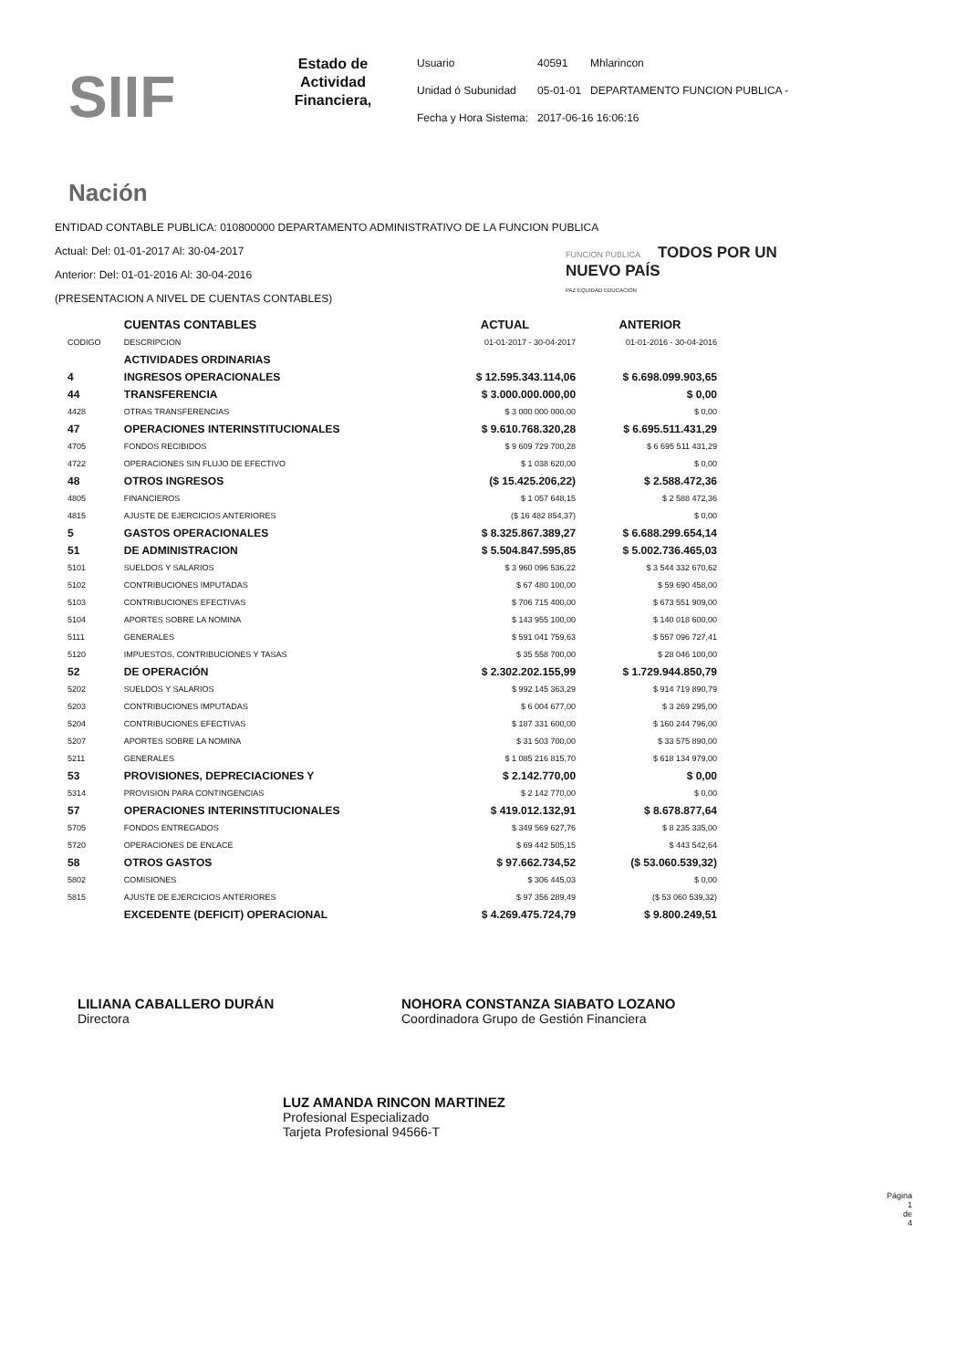SIIF Nación
Estado de Actividad Financiera,
| Usuario | 40591 | Mhlarincon |
| Unidad ó Subunidad | 05-01-01 | DEPARTAMENTO FUNCION PUBLICA - |
| Fecha y Hora Sistema: | 2017-06-16 16:06:16 | |
ENTIDAD CONTABLE PUBLICA: 010800000 DEPARTAMENTO ADMINISTRATIVO DE LA FUNCION PUBLICA
Actual: Del: 01-01-2017 Al: 30-04-2017
Anterior: Del: 01-01-2016 Al: 30-04-2016
(PRESENTACION A NIVEL DE CUENTAS CONTABLES)
FUNCION PUBLICA TODOS POR UN
NUEVO PAÍS
PAZ EQUIDAD EDUCACION
| | CUENTAS CONTABLES | ACTUAL | ANTERIOR |
| --- | --- | --- | --- |
| CODIGO | DESCRIPCION | 01-01-2017 - 30-04-2017 | 01-01-2016 - 30-04-2016 |
| | ACTIVIDADES ORDINARIAS | | |
| 4 | INGRESOS OPERACIONALES | $ 12.595.343.114,06 | $ 6.698.099.903,65 |
| 44 | TRANSFERENCIA | $ 3.000.000.000,00 | $ 0,00 |
| 4428 | OTRAS TRANSFERENCIAS | $ 3 000 000 000,00 | $ 0,00 |
| 47 | OPERACIONES INTERINSTITUCIONALES | $ 9.610.768.320,28 | $ 6.695.511.431,29 |
| 4705 | FONDOS RECIBIDOS | $ 9 609 729 700,28 | $ 6 695 511 431,29 |
| 4722 | OPERACIONES SIN FLUJO DE EFECTIVO | $ 1 038 620,00 | $ 0,00 |
| 48 | OTROS INGRESOS | ($ 15.425.206,22) | $ 2.588.472,36 |
| 4805 | FINANCIEROS | $ 1 057 648,15 | $ 2 588 472,36 |
| 4815 | AJUSTE DE EJERCICIOS ANTERIORES | ($ 16 482 854,37) | $ 0,00 |
| 5 | GASTOS OPERACIONALES | $ 8.325.867.389,27 | $ 6.688.299.654,14 |
| 51 | DE ADMINISTRACION | $ 5.504.847.595,85 | $ 5.002.736.465,03 |
| 5101 | SUELDOS Y SALARIOS | $ 3 960 096 536,22 | $ 3 544 332 670,62 |
| 5102 | CONTRIBUCIONES IMPUTADAS | $ 67 480 100,00 | $ 59 690 458,00 |
| 5103 | CONTRIBUCIONES EFECTIVAS | $ 706 715 400,00 | $ 673 551 909,00 |
| 5104 | APORTES SOBRE LA NOMINA | $ 143 955 100,00 | $ 140 018 600,00 |
| 5111 | GENERALES | $ 591 041 759,63 | $ 557 096 727,41 |
| 5120 | IMPUESTOS, CONTRIBUCIONES Y TASAS | $ 35 558 700,00 | $ 28 046 100,00 |
| 52 | DE OPERACIÓN | $ 2.302.202.155,99 | $ 1.729.944.850,79 |
| 5202 | SUELDOS Y SALARIOS | $ 992 145 363,29 | $ 914 719 890,79 |
| 5203 | CONTRIBUCIONES IMPUTADAS | $ 6 004 677,00 | $ 3 269 295,00 |
| 5204 | CONTRIBUCIONES EFECTIVAS | $ 187 331 600,00 | $ 160 244 796,00 |
| 5207 | APORTES SOBRE LA NOMINA | $ 31 503 700,00 | $ 33 575 890,00 |
| 5211 | GENERALES | $ 1 085 216 815,70 | $ 618 134 979,00 |
| 53 | PROVISIONES, DEPRECIACIONES Y | $ 2.142.770,00 | $ 0,00 |
| 5314 | PROVISION PARA CONTINGENCIAS | $ 2 142 770,00 | $ 0,00 |
| 57 | OPERACIONES INTERINSTITUCIONALES | $ 419.012.132,91 | $ 8.678.877,64 |
| 5705 | FONDOS ENTREGADOS | $ 349 569 627,76 | $ 8 235 335,00 |
| 5720 | OPERACIONES DE ENLACE | $ 69 442 505,15 | $ 443 542,64 |
| 58 | OTROS GASTOS | $ 97.662.734,52 | ($ 53.060.539,32) |
| 5802 | COMISIONES | $ 306 445,03 | $ 0,00 |
| 5815 | AJUSTE DE EJERCICIOS ANTERIORES | $ 97 356 289,49 | ($ 53 060 539,32) |
| | EXCEDENTE (DEFICIT) OPERACIONAL | $ 4.269.475.724,79 | $ 9.800.249,51 |
LILIANA CABALLERO DURÁN
Directora
NOHORA CONSTANZA SIABATO LOZANO
Coordinadora Grupo de Gestión Financiera
LUZ AMANDA RINCON MARTINEZ
Profesional Especializado
Tarjeta Profesional 94566-T
Página
1
de
4